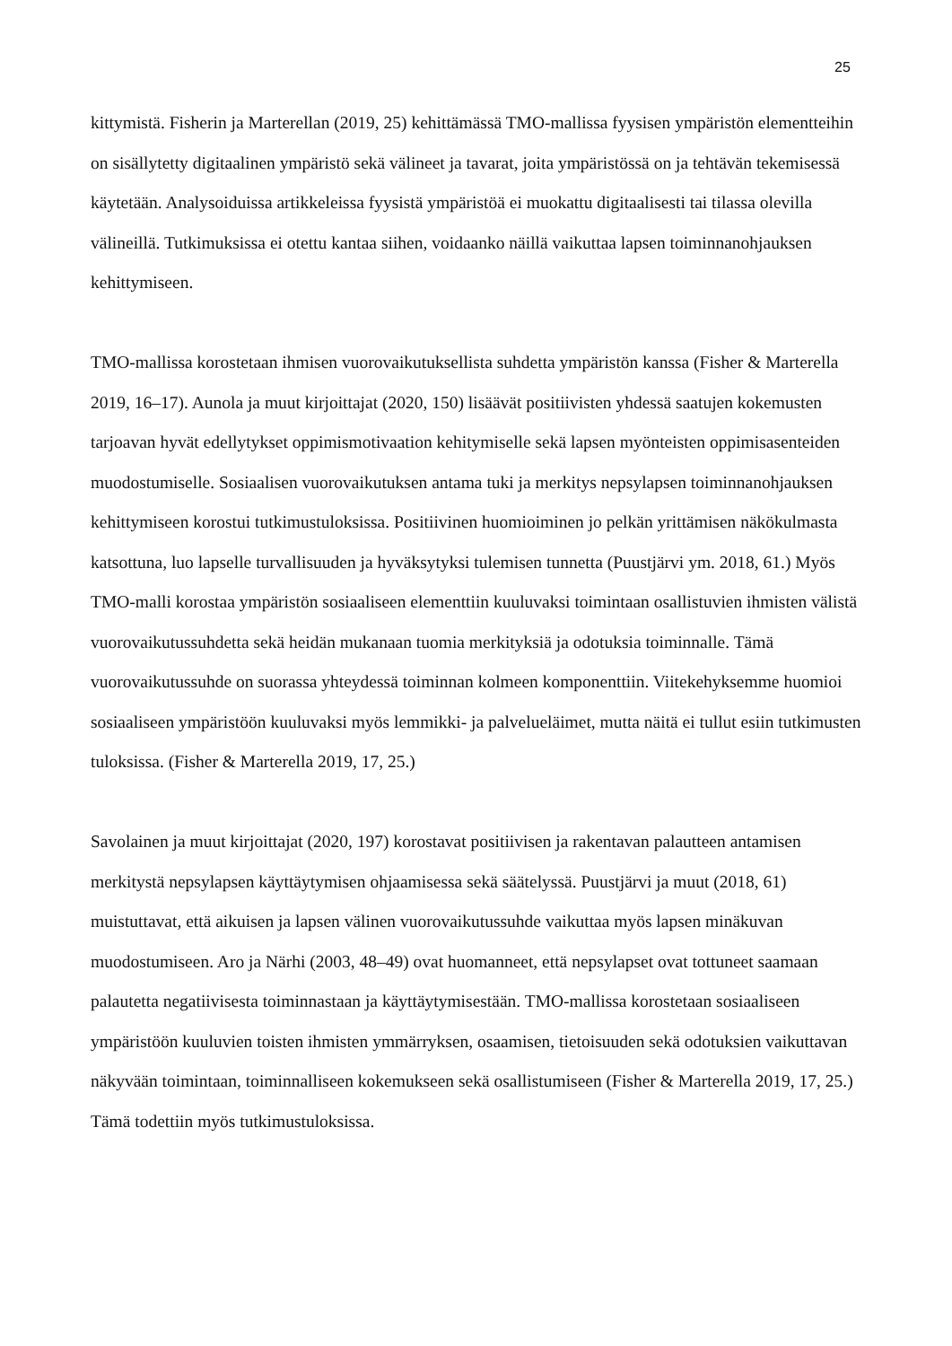25
kittymistä. Fisherin ja Marterellan (2019, 25) kehittämässä TMO-mallissa fyysisen ympäristön elementteihin on sisällytetty digitaalinen ympäristö sekä välineet ja tavarat, joita ympäristössä on ja tehtävän tekemisessä käytetään. Analysoiduissa artikkeleissa fyysistä ympäristöä ei muokattu digitaalisesti tai tilassa olevilla välineillä. Tutkimuksissa ei otettu kantaa siihen, voidaanko näillä vaikuttaa lapsen toiminnanohjauksen kehittymiseen.
TMO-mallissa korostetaan ihmisen vuorovaikutuksellista suhdetta ympäristön kanssa (Fisher & Marterella 2019, 16–17). Aunola ja muut kirjoittajat (2020, 150) lisäävät positiivisten yhdessä saatujen kokemusten tarjoavan hyvät edellytykset oppimismotivaation kehitymiselle sekä lapsen myönteisten oppimisasenteiden muodostumiselle. Sosiaalisen vuorovaikutuksen antama tuki ja merkitys nepsylapsen toiminnanohjauksen kehittymiseen korostui tutkimustuloksissa. Positiivinen huomioiminen jo pelkän yrittämisen näkökulmasta katsottuna, luo lapselle turvallisuuden ja hyväksytyksi tulemisen tunnetta (Puustjärvi ym. 2018, 61.) Myös TMO-malli korostaa ympäristön sosiaaliseen elementtiin kuuluvaksi toimintaan osallistuvien ihmisten välistä vuorovaikutussuhdetta sekä heidän mukanaan tuomia merkityksiä ja odotuksia toiminnalle. Tämä vuorovaikutussuhde on suorassa yhteydessä toiminnan kolmeen komponenttiin. Viitekehyksemme huomioi sosiaaliseen ympäristöön kuuluvaksi myös lemmikki- ja palveluеläimet, mutta näitä ei tullut esiin tutkimusten tuloksissa. (Fisher & Marterella 2019, 17, 25.)
Savolainen ja muut kirjoittajat (2020, 197) korostavat positiivisen ja rakentavan palautteen antamisen merkitystä nepsylapsen käyttäytymisen ohjaamisessa sekä säätelyssä. Puustjärvi ja muut (2018, 61) muistuttavat, että aikuisen ja lapsen välinen vuorovaikutussuhde vaikuttaa myös lapsen minäkuvan muodostumiseen. Aro ja Närhi (2003, 48–49) ovat huomanneet, että nepsylapset ovat tottuneet saamaan palautetta negatiivisesta toiminnastaan ja käyttäytymisestään. TMO-mallissa korostetaan sosiaaliseen ympäristöön kuuluvien toisten ihmisten ymmärryksen, osaamisen, tietoisuuden sekä odotuksien vaikuttavan näkyvään toimintaan, toiminnalliseen kokemukseen sekä osallistumiseen (Fisher & Marterella 2019, 17, 25.) Tämä todettiin myös tutkimustuloksissa.